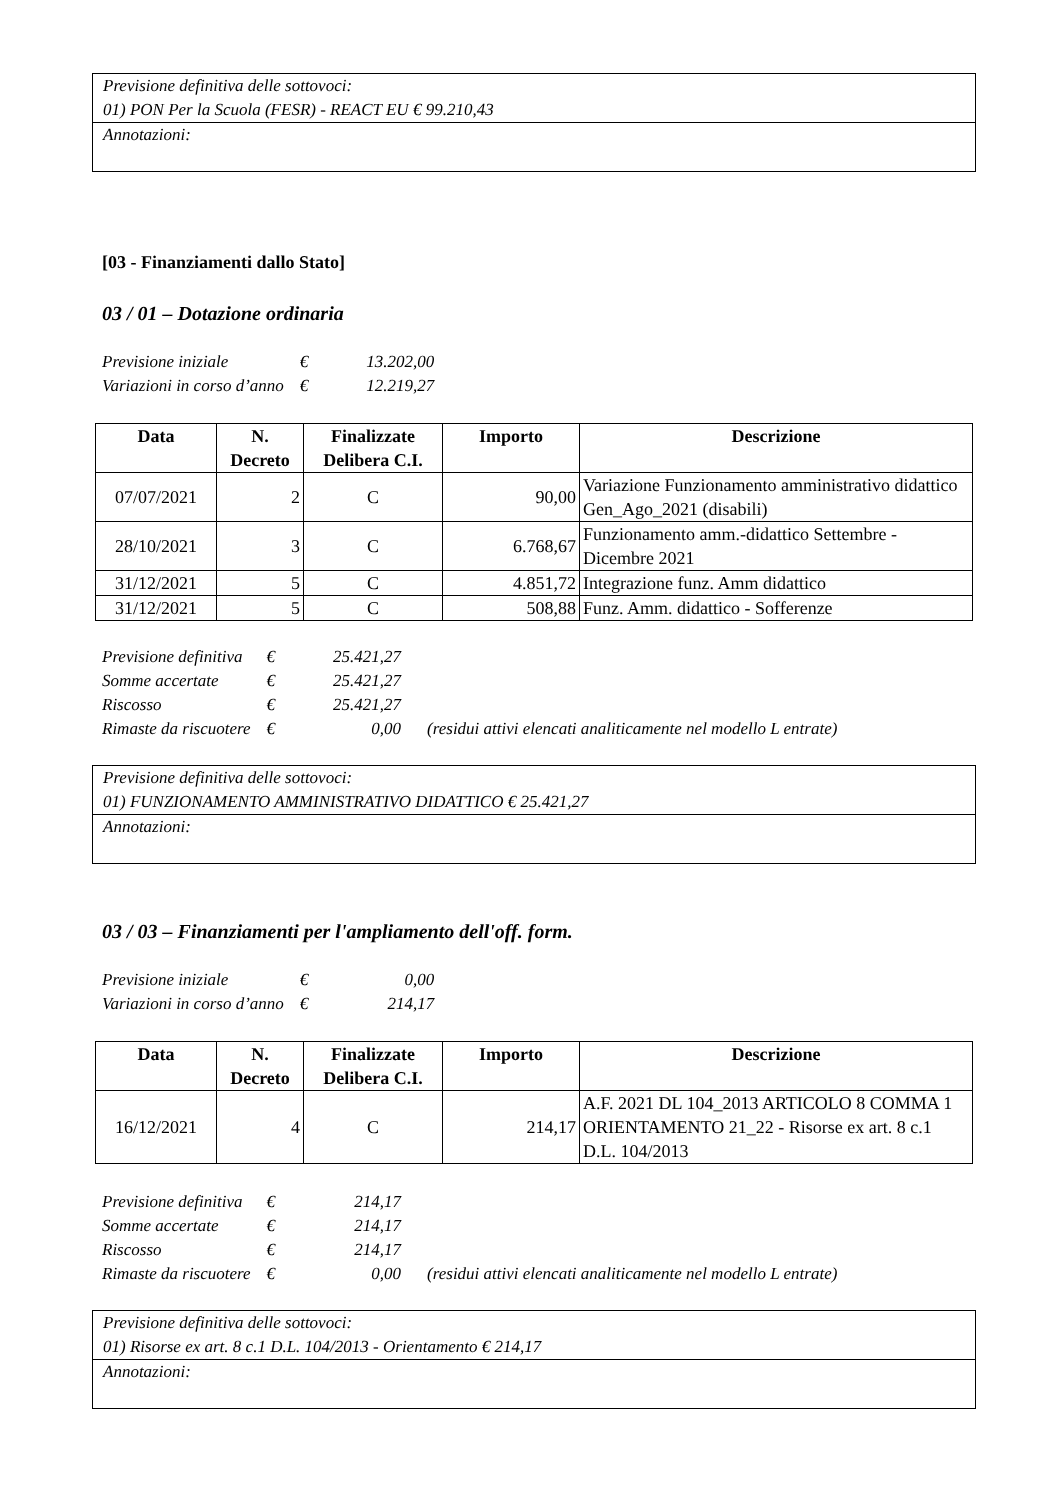Previsione definitiva delle sottovoci:
01) PON Per la Scuola (FESR) - REACT EU € 99.210,43
Annotazioni:
[03 - Finanziamenti dallo Stato]
03 / 01 – Dotazione ordinaria
| Previsione iniziale | € | 13.202,00 |
| Variazioni in corso d’anno | € | 12.219,27 |
| Data | N. Decreto | Finalizzate Delibera C.I. | Importo | Descrizione |
| --- | --- | --- | --- | --- |
| 07/07/2021 | 2 | C | 90,00 | Variazione Funzionamento amministrativo didattico Gen_Ago_2021 (disabili) |
| 28/10/2021 | 3 | C | 6.768,67 | Funzionamento amm.-didattico Settembre - Dicembre 2021 |
| 31/12/2021 | 5 | C | 4.851,72 | Integrazione funz. Amm didattico |
| 31/12/2021 | 5 | C | 508,88 | Funz. Amm. didattico - Sofferenze |
| Previsione definitiva | € | 25.421,27 | |
| Somme accertate | € | 25.421,27 | |
| Riscosso | € | 25.421,27 | |
| Rimaste da riscuotere | € | 0,00 | (residui attivi elencati analiticamente nel modello L entrate) |
Previsione definitiva delle sottovoci:
01) FUNZIONAMENTO AMMINISTRATIVO DIDATTICO € 25.421,27
Annotazioni:
03 / 03 – Finanziamenti per l'ampliamento dell'off. form.
| Previsione iniziale | € | 0,00 |
| Variazioni in corso d’anno | € | 214,17 |
| Data | N. Decreto | Finalizzate Delibera C.I. | Importo | Descrizione |
| --- | --- | --- | --- | --- |
| 16/12/2021 | 4 | C | 214,17 | A.F. 2021 DL 104_2013 ARTICOLO 8 COMMA 1 ORIENTAMENTO 21_22 - Risorse ex art. 8 c.1 D.L. 104/2013 |
| Previsione definitiva | € | 214,17 | |
| Somme accertate | € | 214,17 | |
| Riscosso | € | 214,17 | |
| Rimaste da riscuotere | € | 0,00 | (residui attivi elencati analiticamente nel modello L entrate) |
Previsione definitiva delle sottovoci:
01) Risorse ex art. 8 c.1 D.L. 104/2013 - Orientamento € 214,17
Annotazioni: